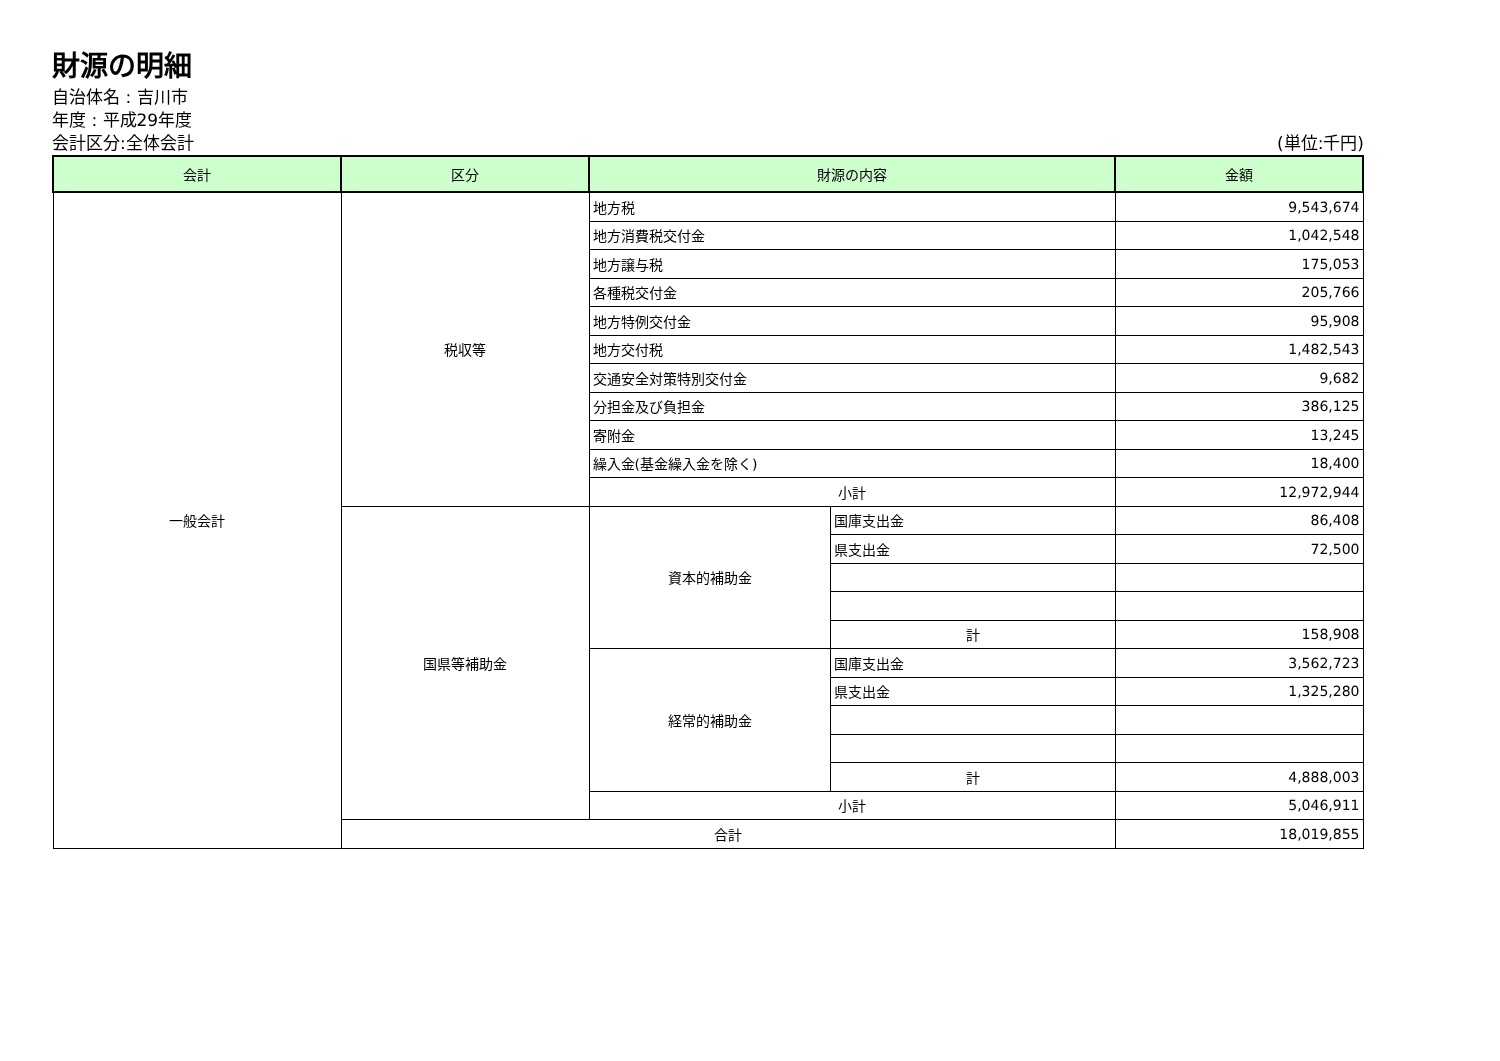財源の明細
自治体名 : 吉川市
年度 : 平成29年度
会計区分:全体会計 (単位:千円)
| 会計 | 区分 | 財源の内容 | | 金額 |
| --- | --- | --- | --- | --- |
| 一般会計 | 税収等 | 地方税 | | 9,543,674 |
| | | 地方消費税交付金 | | 1,042,548 |
| | | 地方譲与税 | | 175,053 |
| | | 各種税交付金 | | 205,766 |
| | | 地方特例交付金 | | 95,908 |
| | | 地方交付税 | | 1,482,543 |
| | | 交通安全対策特別交付金 | | 9,682 |
| | | 分担金及び負担金 | | 386,125 |
| | | 寄附金 | | 13,245 |
| | | 繰入金(基金繰入金を除く) | | 18,400 |
| | | 小計 | | 12,972,944 |
| | 国県等補助金 | 資本的補助金 | 国庫支出金 | 86,408 |
| | | | 県支出金 | 72,500 |
| | | | 計 | 158,908 |
| | | 経常的補助金 | 国庫支出金 | 3,562,723 |
| | | | 県支出金 | 1,325,280 |
| | | | 計 | 4,888,003 |
| | | 小計 | | 5,046,911 |
| | 合計 | | | 18,019,855 |